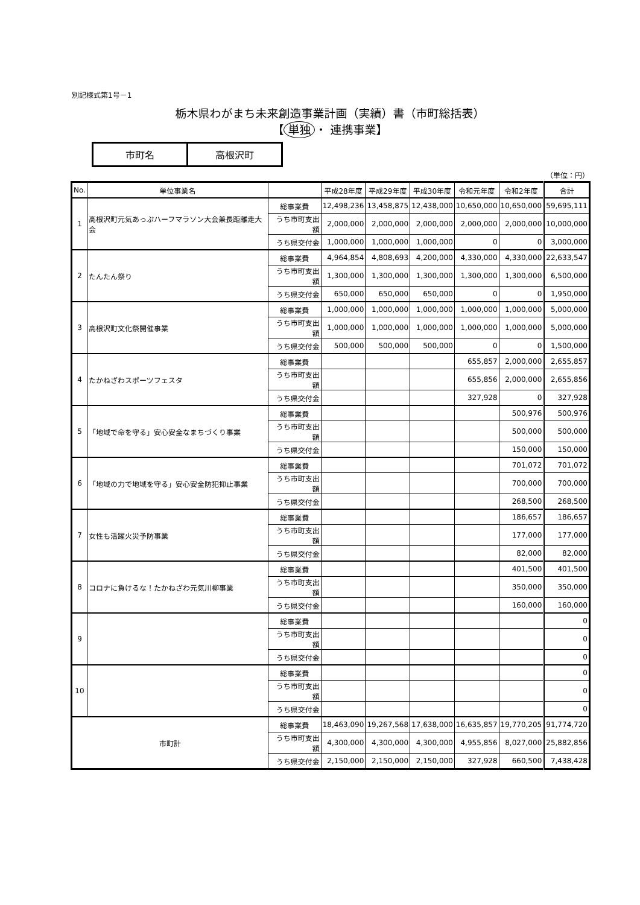別記様式第1号－1
栃木県わがまち未来創造事業計画（実績）書（市町総括表）
【 単独 ・ 連携事業】
| 市町名 | 高根沢町 |
（単位：円）
| No. | 単位事業名 | | 平成28年度 | 平成29年度 | 平成30年度 | 令和元年度 | 令和2年度 | 合計 |
| --- | --- | --- | --- | --- | --- | --- | --- | --- |
| 1 | 高根沢町元気あっぷハーフマラソン大会兼長距離走大会 | 総事業費 | 12,498,236 | 13,458,875 | 12,438,000 | 10,650,000 | 10,650,000 | 59,695,111 |
| | | うち市町支出額 | 2,000,000 | 2,000,000 | 2,000,000 | 2,000,000 | 2,000,000 | 10,000,000 |
| | | うち県交付金 | 1,000,000 | 1,000,000 | 1,000,000 | 0 | 0 | 3,000,000 |
| 2 | たんたん祭り | 総事業費 | 4,964,854 | 4,808,693 | 4,200,000 | 4,330,000 | 4,330,000 | 22,633,547 |
| | | うち市町支出額 | 1,300,000 | 1,300,000 | 1,300,000 | 1,300,000 | 1,300,000 | 6,500,000 |
| | | うち県交付金 | 650,000 | 650,000 | 650,000 | 0 | 0 | 1,950,000 |
| 3 | 高根沢町文化祭開催事業 | 総事業費 | 1,000,000 | 1,000,000 | 1,000,000 | 1,000,000 | 1,000,000 | 5,000,000 |
| | | うち市町支出額 | 1,000,000 | 1,000,000 | 1,000,000 | 1,000,000 | 1,000,000 | 5,000,000 |
| | | うち県交付金 | 500,000 | 500,000 | 500,000 | 0 | 0 | 1,500,000 |
| 4 | たかねざわスポーツフェスタ | 総事業費 | | | | 655,857 | 2,000,000 | 2,655,857 |
| | | うち市町支出額 | | | | 655,856 | 2,000,000 | 2,655,856 |
| | | うち県交付金 | | | | 327,928 | 0 | 327,928 |
| 5 | 「地域で命を守る」安心安全なまちづくり事業 | 総事業費 | | | | | 500,976 | 500,976 |
| | | うち市町支出額 | | | | | 500,000 | 500,000 |
| | | うち県交付金 | | | | | 150,000 | 150,000 |
| 6 | 「地域の力で地域を守る」安心安全防犯抑止事業 | 総事業費 | | | | | 701,072 | 701,072 |
| | | うち市町支出額 | | | | | 700,000 | 700,000 |
| | | うち県交付金 | | | | | 268,500 | 268,500 |
| 7 | 女性も活躍火災予防事業 | 総事業費 | | | | | 186,657 | 186,657 |
| | | うち市町支出額 | | | | | 177,000 | 177,000 |
| | | うち県交付金 | | | | | 82,000 | 82,000 |
| 8 | コロナに負けるな！たかねざわ元気川柳事業 | 総事業費 | | | | | 401,500 | 401,500 |
| | | うち市町支出額 | | | | | 350,000 | 350,000 |
| | | うち県交付金 | | | | | 160,000 | 160,000 |
| 9 | | 総事業費 | | | | | | 0 |
| | | うち市町支出額 | | | | | | 0 |
| | | うち県交付金 | | | | | | 0 |
| 10 | | 総事業費 | | | | | | 0 |
| | | うち市町支出額 | | | | | | 0 |
| | | うち県交付金 | | | | | | 0 |
| 市町計 | | 総事業費 | 18,463,090 | 19,267,568 | 17,638,000 | 16,635,857 | 19,770,205 | 91,774,720 |
| | | うち市町支出額 | 4,300,000 | 4,300,000 | 4,300,000 | 4,955,856 | 8,027,000 | 25,882,856 |
| | | うち県交付金 | 2,150,000 | 2,150,000 | 2,150,000 | 327,928 | 660,500 | 7,438,428 |